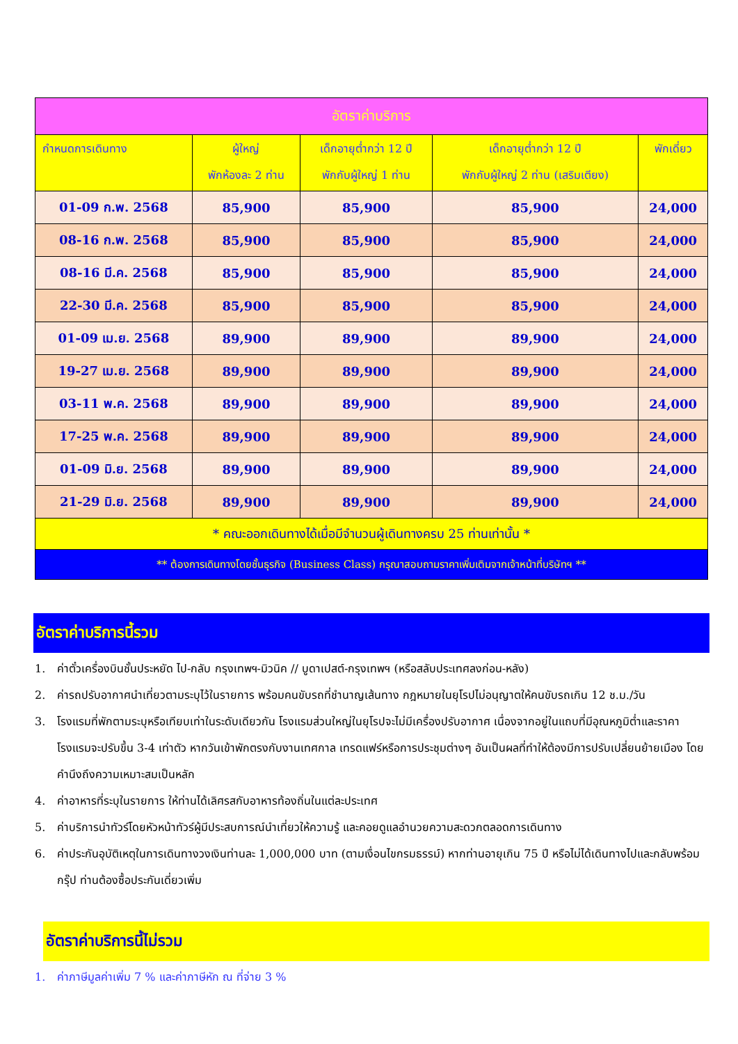| อัตราค่าบริการ | | | | |
| --- | --- | --- | --- | --- |
| กำหนดการเดินทาง | ผู้ใหญ่ พักห้องละ 2 ท่าน | เด็กอายุต่ำกว่า 12 ปี พักกับผู้ใหญ่ 1 ท่าน | เด็กอายุต่ำกว่า 12 ปี พักกับผู้ใหญ่ 2 ท่าน (เสริมเตียง) | พักเดี่ยว |
| 01-09 ก.พ. 2568 | 85,900 | 85,900 | 85,900 | 24,000 |
| 08-16 ก.พ. 2568 | 85,900 | 85,900 | 85,900 | 24,000 |
| 08-16 มี.ค. 2568 | 85,900 | 85,900 | 85,900 | 24,000 |
| 22-30 มี.ค. 2568 | 85,900 | 85,900 | 85,900 | 24,000 |
| 01-09 เม.ย. 2568 | 89,900 | 89,900 | 89,900 | 24,000 |
| 19-27 เม.ย. 2568 | 89,900 | 89,900 | 89,900 | 24,000 |
| 03-11 พ.ค. 2568 | 89,900 | 89,900 | 89,900 | 24,000 |
| 17-25 พ.ค. 2568 | 89,900 | 89,900 | 89,900 | 24,000 |
| 01-09 มิ.ย. 2568 | 89,900 | 89,900 | 89,900 | 24,000 |
| 21-29 มิ.ย. 2568 | 89,900 | 89,900 | 89,900 | 24,000 |
| * คณะออกเดินทางได้เมื่อมีจำนวนผู้เดินทางครบ 25 ท่านเท่านั้น * | | | | |
| ** ต้องการเดินทางโดยชั้นธุรกิจ (Business Class) กรุณาสอบถามราคาเพิ่มเติมจากเจ้าหน้าที่บริษัทฯ ** | | | | |
อัตราค่าบริการนี้รวม
1. ค่าตั๋วเครื่องบินชั้นประหยัด ไป-กลับ กรุงเทพฯ-มิวนิค // บูดาเปสต์-กรุงเทพฯ (หรือสลับประเทศลงก่อน-หลัง)
2. ค่ารถปรับอากาศนำเที่ยวตามระบุไว้ในรายการ พร้อมคนขับรถที่ชำนาญเส้นทาง กฎหมายในยุโรปไม่อนุญาตให้คนขับรถเกิน 12 ช.ม./วัน
3. โรงแรมที่พักตามระบุหรือเทียบเท่าในระดับเดียวกัน โรงแรมส่วนใหญ่ในยุโรปจะไม่มีเครื่องปรับอากาศ เนื่องจากอยู่ในแถบที่มีอุณหภูมิต่ำและราคาโรงแรมจะปรับขึ้น 3-4 เท่าตัว หากวันเข้าพักตรงกับงานเทศกาล เทรดแฟร์หรือการประชุมต่างๆ อันเป็นผลที่ทำให้ต้องมีการปรับเปลี่ยนย้ายเมือง โดยคำนึงถึงความเหมาะสมเป็นหลัก
4. ค่าอาหารที่ระบุในรายการ ให้ท่านได้เลิศรสกับอาหารท้องถิ่นในแต่ละประเทศ
5. ค่าบริการนำทัวร์โดยหัวหน้าทัวร์ผู้มีประสบการณ์นำเที่ยวให้ความรู้ และคอยดูแลอำนวยความสะดวกตลอดการเดินทาง
6. ค่าประกันอุบัติเหตุในการเดินทางวงเงินท่านละ 1,000,000 บาท (ตามเงื่อนไขกรมธรรม์) หากท่านอายุเกิน 75 ปี หรือไม่ได้เดินทางไปและกลับพร้อมกรุ๊ป ท่านต้องซื้อประกันเดี่ยวเพิ่ม
อัตราค่าบริการนี้ไม่รวม
1. ค่าภาษีมูลค่าเพิ่ม 7 % และค่าภาษีหัก ณ ที่จ่าย 3 %